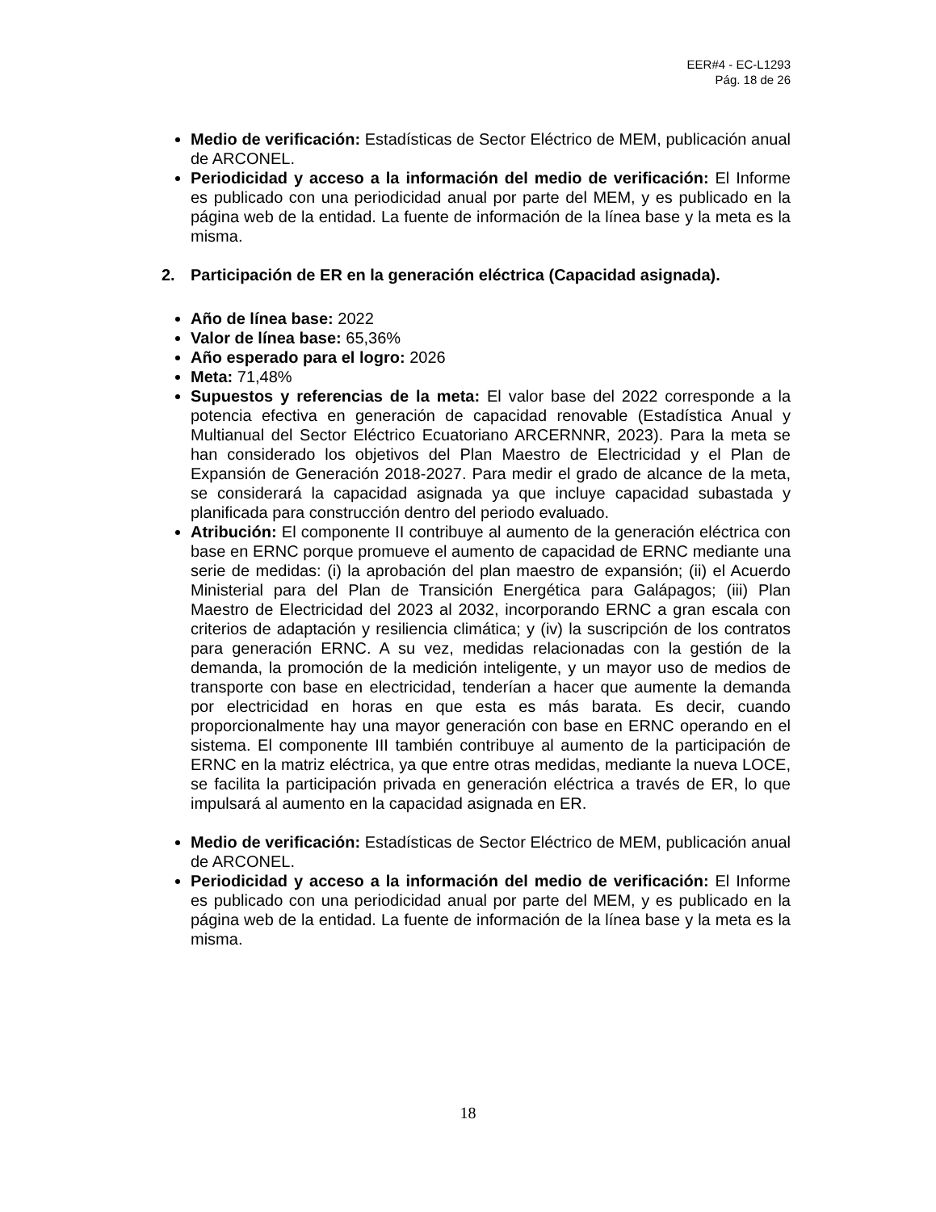EER#4 - EC-L1293
Pág. 18 de 26
Medio de verificación: Estadísticas de Sector Eléctrico de MEM, publicación anual de ARCONEL.
Periodicidad y acceso a la información del medio de verificación: El Informe es publicado con una periodicidad anual por parte del MEM, y es publicado en la página web de la entidad. La fuente de información de la línea base y la meta es la misma.
2. Participación de ER en la generación eléctrica (Capacidad asignada).
Año de línea base: 2022
Valor de línea base: 65,36%
Año esperado para el logro: 2026
Meta: 71,48%
Supuestos y referencias de la meta: El valor base del 2022 corresponde a la potencia efectiva en generación de capacidad renovable (Estadística Anual y Multianual del Sector Eléctrico Ecuatoriano ARCERNNR, 2023). Para la meta se han considerado los objetivos del Plan Maestro de Electricidad y el Plan de Expansión de Generación 2018-2027. Para medir el grado de alcance de la meta, se considerará la capacidad asignada ya que incluye capacidad subastada y planificada para construcción dentro del periodo evaluado.
Atribución: El componente II contribuye al aumento de la generación eléctrica con base en ERNC porque promueve el aumento de capacidad de ERNC mediante una serie de medidas: (i) la aprobación del plan maestro de expansión; (ii) el Acuerdo Ministerial para del Plan de Transición Energética para Galápagos; (iii) Plan Maestro de Electricidad del 2023 al 2032, incorporando ERNC a gran escala con criterios de adaptación y resiliencia climática; y (iv) la suscripción de los contratos para generación ERNC. A su vez, medidas relacionadas con la gestión de la demanda, la promoción de la medición inteligente, y un mayor uso de medios de transporte con base en electricidad, tenderían a hacer que aumente la demanda por electricidad en horas en que esta es más barata. Es decir, cuando proporcionalmente hay una mayor generación con base en ERNC operando en el sistema. El componente III también contribuye al aumento de la participación de ERNC en la matriz eléctrica, ya que entre otras medidas, mediante la nueva LOCE, se facilita la participación privada en generación eléctrica a través de ER, lo que impulsará al aumento en la capacidad asignada en ER.
Medio de verificación: Estadísticas de Sector Eléctrico de MEM, publicación anual de ARCONEL.
Periodicidad y acceso a la información del medio de verificación: El Informe es publicado con una periodicidad anual por parte del MEM, y es publicado en la página web de la entidad. La fuente de información de la línea base y la meta es la misma.
18